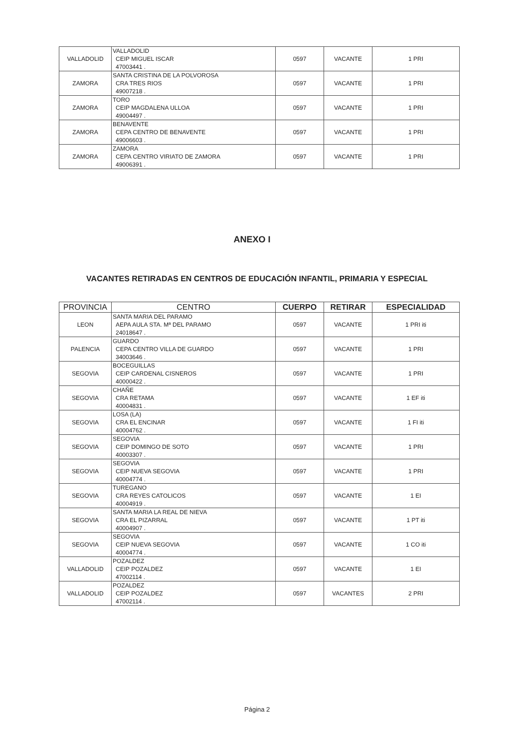| VALLADOLID | VALLADOLID CEIP MIGUEL ISCAR 47003441 . | 0597 | VACANTE | 1 PRI |
| ZAMORA | SANTA CRISTINA DE LA POLVOROSA CRA TRES RIOS 49007218 . | 0597 | VACANTE | 1 PRI |
| ZAMORA | TORO CEIP MAGDALENA ULLOA 49004497 . | 0597 | VACANTE | 1 PRI |
| ZAMORA | BENAVENTE CEPA CENTRO DE BENAVENTE 49006603 . | 0597 | VACANTE | 1 PRI |
| ZAMORA | ZAMORA CEPA CENTRO VIRIATO DE ZAMORA 49006391 . | 0597 | VACANTE | 1 PRI |
ANEXO I
VACANTES RETIRADAS EN CENTROS DE EDUCACIÓN INFANTIL, PRIMARIA Y ESPECIAL
| PROVINCIA | CENTRO | CUERPO | RETIRAR | ESPECIALIDAD |
| --- | --- | --- | --- | --- |
| LEON | SANTA MARIA DEL PARAMO AEPA AULA STA. Mª DEL PARAMO 24018647 . | 0597 | VACANTE | 1 PRI iti |
| PALENCIA | GUARDO CEPA CENTRO VILLA DE GUARDO 34003646 . | 0597 | VACANTE | 1 PRI |
| SEGOVIA | BOCEGUILLAS CEIP CARDENAL CISNEROS 40000422 . | 0597 | VACANTE | 1 PRI |
| SEGOVIA | CHAÑE CRA RETAMA 40004831 . | 0597 | VACANTE | 1 EF iti |
| SEGOVIA | LOSA (LA) CRA EL ENCINAR 40004762 . | 0597 | VACANTE | 1 FI iti |
| SEGOVIA | SEGOVIA CEIP DOMINGO DE SOTO 40003307 . | 0597 | VACANTE | 1 PRI |
| SEGOVIA | SEGOVIA CEIP NUEVA SEGOVIA 40004774 . | 0597 | VACANTE | 1 PRI |
| SEGOVIA | TUREGANO CRA REYES CATOLICOS 40004919 . | 0597 | VACANTE | 1 EI |
| SEGOVIA | SANTA MARIA LA REAL DE NIEVA CRA EL PIZARRAL 40004907 . | 0597 | VACANTE | 1 PT iti |
| SEGOVIA | SEGOVIA CEIP NUEVA SEGOVIA 40004774 . | 0597 | VACANTE | 1 CO iti |
| VALLADOLID | POZALDEZ CEIP POZALDEZ 47002114 . | 0597 | VACANTE | 1 EI |
| VALLADOLID | POZALDEZ CEIP POZALDEZ 47002114 . | 0597 | VACANTES | 2 PRI |
Página 2